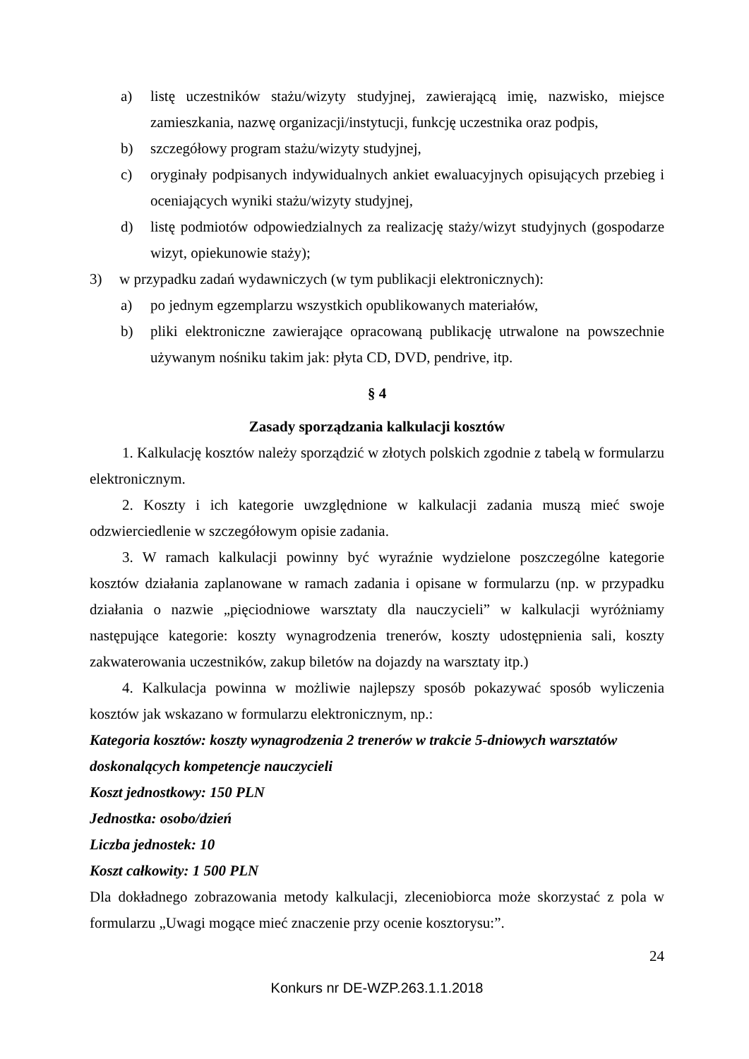a) listę uczestników stażu/wizyty studyjnej, zawierającą imię, nazwisko, miejsce zamieszkania, nazwę organizacji/instytucji, funkcję uczestnika oraz podpis,
b) szczegółowy program stażu/wizyty studyjnej,
c) oryginały podpisanych indywidualnych ankiet ewaluacyjnych opisujących przebieg i oceniających wyniki stażu/wizyty studyjnej,
d) listę podmiotów odpowiedzialnych za realizację staży/wizyt studyjnych (gospodarze wizyt, opiekunowie staży);
3) w przypadku zadań wydawniczych (w tym publikacji elektronicznych):
a) po jednym egzemplarzu wszystkich opublikowanych materiałów,
b) pliki elektroniczne zawierające opracowaną publikację utrwalone na powszechnie używanym nośniku takim jak: płyta CD, DVD, pendrive, itp.
§ 4
Zasady sporządzania kalkulacji kosztów
1. Kalkulację kosztów należy sporządzić w złotych polskich zgodnie z tabelą w formularzu elektronicznym.
2. Koszty i ich kategorie uwzględnione w kalkulacji zadania muszą mieć swoje odzwierciedlenie w szczegółowym opisie zadania.
3. W ramach kalkulacji powinny być wyraźnie wydzielone poszczególne kategorie kosztów działania zaplanowane w ramach zadania i opisane w formularzu (np. w przypadku działania o nazwie „pięciodniowe warsztaty dla nauczycieli” w kalkulacji wyróżniamy następujące kategorie: koszty wynagrodzenia trenerów, koszty udostępnienia sali, koszty zakwaterowania uczestników, zakup biletów na dojazdy na warsztaty itp.)
4. Kalkulacja powinna w możliwie najlepszy sposób pokazywać sposób wyliczenia kosztów jak wskazano w formularzu elektronicznym, np.:
Kategoria kosztów: koszty wynagrodzenia 2 trenerów w trakcie 5-dniowych warsztatów doskonalących kompetencje nauczycieli
Koszt jednostkowy: 150 PLN
Jednostka: osobo/dzień
Liczba jednostek: 10
Koszt całkowity: 1 500 PLN
Dla dokładnego zobrazowania metody kalkulacji, zleceniobiorca może skorzystać z pola w formularzu „Uwagi mogące mieć znaczenie przy ocenie kosztorysu:”.
24
Konkurs nr DE-WZP.263.1.1.2018